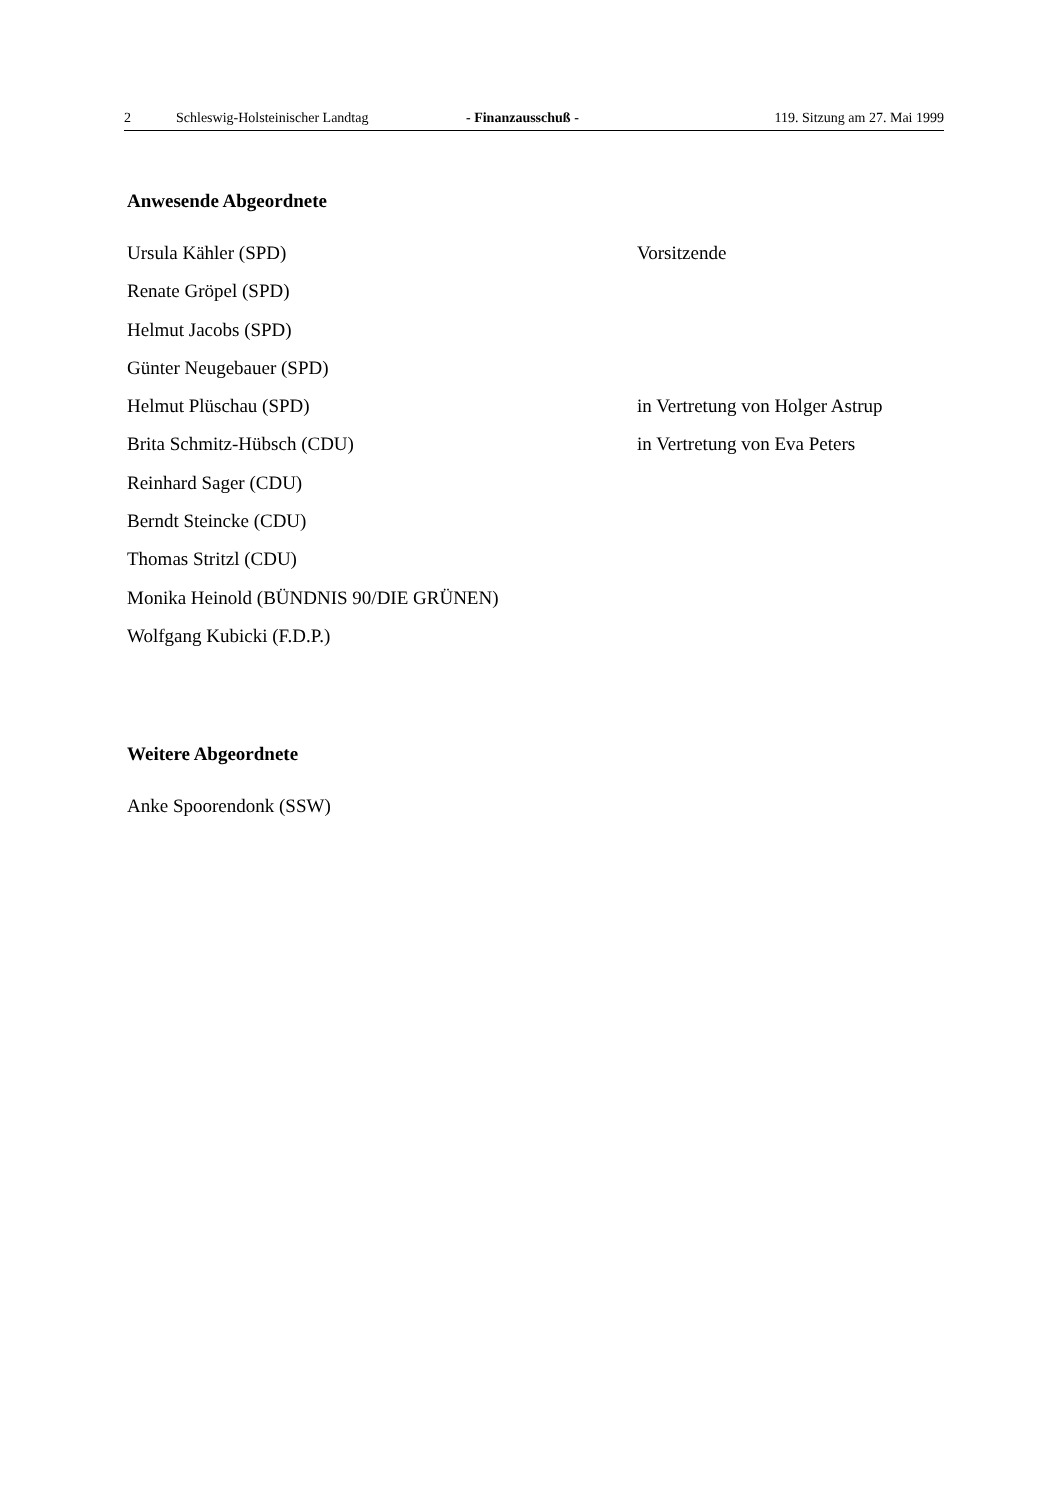2 Schleswig-Holsteinischer Landtag - Finanzausschuß - 119. Sitzung am 27. Mai 1999
Anwesende Abgeordnete
Ursula Kähler (SPD) Vorsitzende
Renate Gröpel (SPD)
Helmut Jacobs (SPD)
Günter Neugebauer (SPD)
Helmut Plüschau (SPD) in Vertretung von Holger Astrup
Brita Schmitz-Hübsch (CDU) in Vertretung von Eva Peters
Reinhard Sager (CDU)
Berndt Steincke (CDU)
Thomas Stritzl (CDU)
Monika Heinold (BÜNDNIS 90/DIE GRÜNEN)
Wolfgang Kubicki (F.D.P.)
Weitere Abgeordnete
Anke Spoorendonk (SSW)